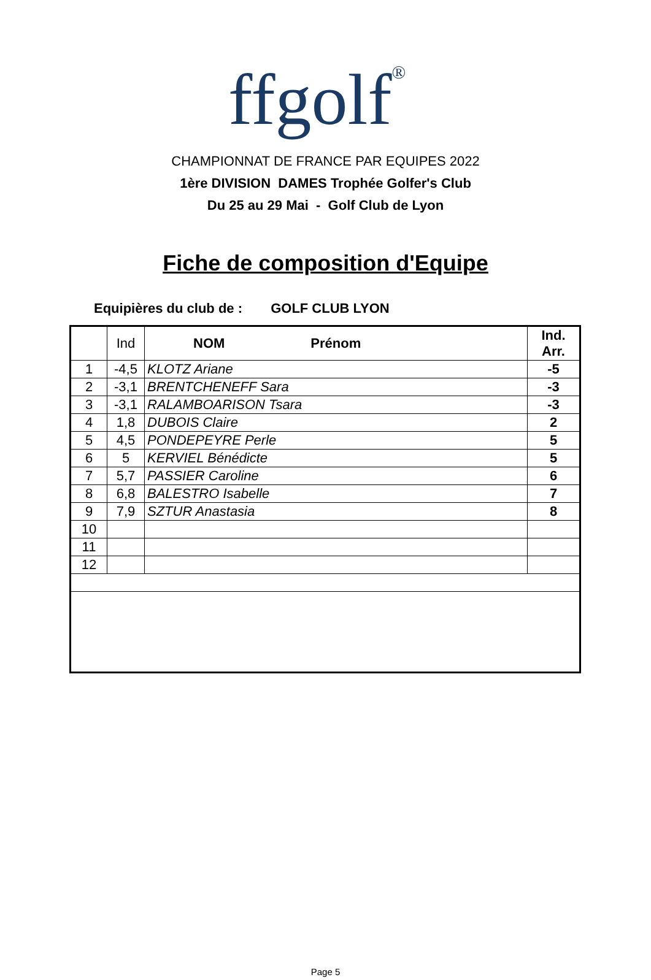ffgolf<sup>®</sup>
CHAMPIONNAT DE FRANCE PAR EQUIPES 2022
1ère DIVISION DAMES Trophée Golfer's Club
Du 25 au 29 Mai - Golf Club de Lyon
Fiche de composition d'Equipe
Equipières du club de : GOLF CLUB LYON
| | Ind | NOM Prénom | Ind. Arr. |
| --- | --- | --- | --- |
| 1 | -4,5 | KLOTZ Ariane | -5 |
| 2 | -3,1 | BRENTCHENEFF Sara | -3 |
| 3 | -3,1 | RALAMBOARISON Tsara | -3 |
| 4 | 1,8 | DUBOIS Claire | 2 |
| 5 | 4,5 | PONDEPEYRE Perle | 5 |
| 6 | 5 | KERVIEL Bénédicte | 5 |
| 7 | 5,7 | PASSIER Caroline | 6 |
| 8 | 6,8 | BALESTRO Isabelle | 7 |
| 9 | 7,9 | SZTUR Anastasia | 8 |
| 10 | | | |
| 11 | | | |
| 12 | | | |
Page 5